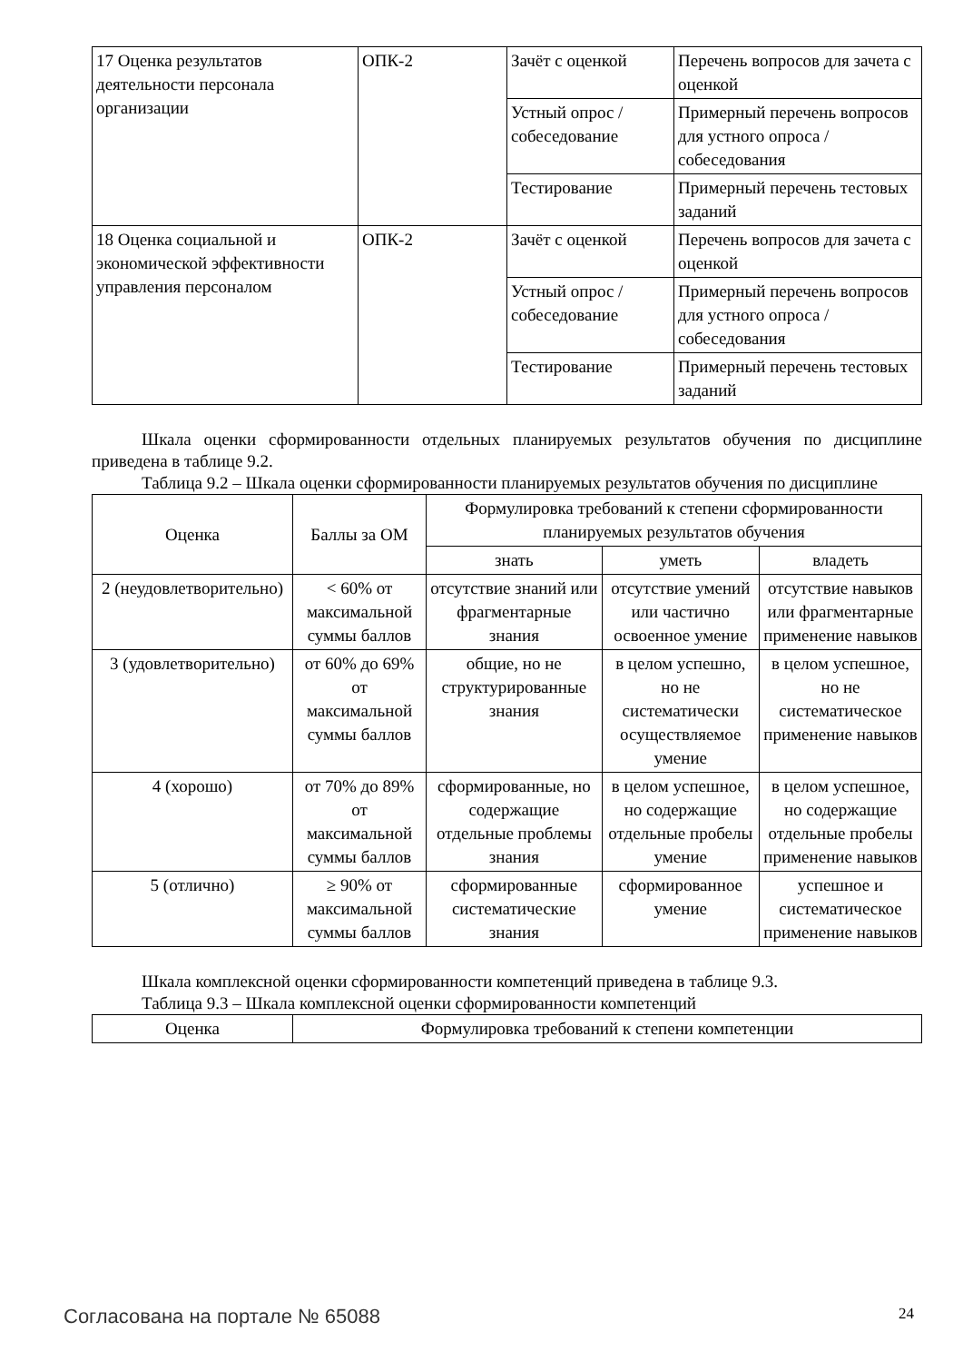| 17 Оценка результатов деятельности персонала организации | ОПК-2 | Зачёт с оценкой | Перечень вопросов для зачета с оценкой |
| | | Устный опрос / собеседование | Примерный перечень вопросов для устного опроса / собеседования |
| | | Тестирование | Примерный перечень тестовых заданий |
| 18 Оценка социальной и экономической эффективности управления персоналом | ОПК-2 | Зачёт с оценкой | Перечень вопросов для зачета с оценкой |
| | | Устный опрос / собеседование | Примерный перечень вопросов для устного опроса / собеседования |
| | | Тестирование | Примерный перечень тестовых заданий |
Шкала оценки сформированности отдельных планируемых результатов обучения по дисциплине приведена в таблице 9.2.
Таблица 9.2 – Шкала оценки сформированности планируемых результатов обучения по дисциплине
| Оценка | Баллы за ОМ | Формулировка требований к степени сформированности планируемых результатов обучения | | |
| --- | --- | --- | --- | --- |
| | | знать | уметь | владеть |
| 2 (неудовлетворительно) | < 60% от максимальной суммы баллов | отсутствие знаний или фрагментарные знания | отсутствие умений или частично освоенное умение | отсутствие навыков или фрагментарные применение навыков |
| 3 (удовлетворительно) | от 60% до 69% от максимальной суммы баллов | общие, но не структурированные знания | в целом успешно, но не систематически осуществляемое умение | в целом успешное, но не систематическое применение навыков |
| 4 (хорошо) | от 70% до 89% от максимальной суммы баллов | сформированные, но содержащие отдельные проблемы знания | в целом успешное, но содержащие отдельные пробелы умение | в целом успешное, но содержащие отдельные пробелы применение навыков |
| 5 (отлично) | ≥ 90% от максимальной суммы баллов | сформированные систематические знания | сформированное умение | успешное и систематическое применение навыков |
Шкала комплексной оценки сформированности компетенций приведена в таблице 9.3.
Таблица 9.3 – Шкала комплексной оценки сформированности компетенций
| Оценка | Формулировка требований к степени компетенции |
| --- | --- |
Согласована на портале № 65088 24